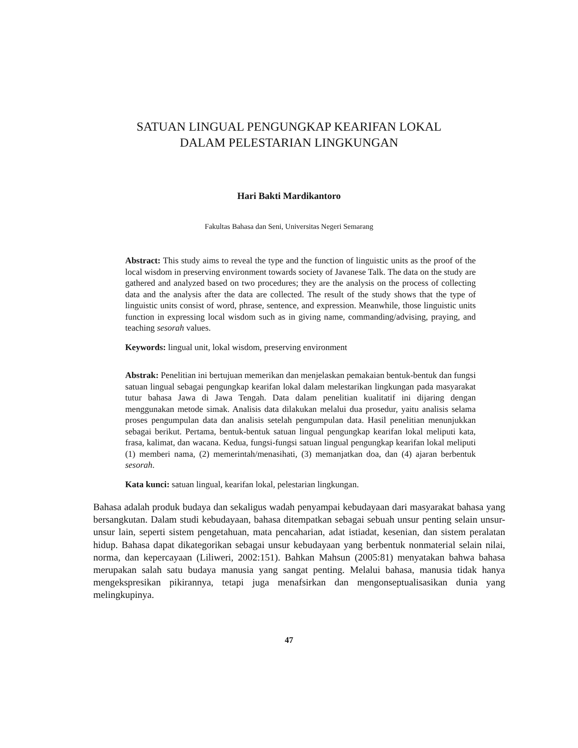SATUAN LINGUAL PENGUNGKAP KEARIFAN LOKAL
DALAM PELESTARIAN LINGKUNGAN
Hari Bakti Mardikantoro
Fakultas Bahasa dan Seni, Universitas Negeri Semarang
Abstract: This study aims to reveal the type and the function of linguistic units as the proof of the local wisdom in preserving environment towards society of Javanese Talk. The data on the study are gathered and analyzed based on two procedures; they are the analysis on the process of collecting data and the analysis after the data are collected. The result of the study shows that the type of linguistic units consist of word, phrase, sentence, and expression. Meanwhile, those linguistic units function in expressing local wisdom such as in giving name, commanding/advising, praying, and teaching sesorah values.
Keywords: lingual unit, lokal wisdom, preserving environment
Abstrak: Penelitian ini bertujuan memerikan dan menjelaskan pemakaian bentuk-bentuk dan fungsi satuan lingual sebagai pengungkap kearifan lokal dalam melestarikan lingkungan pada masyarakat tutur bahasa Jawa di Jawa Tengah. Data dalam penelitian kualitatif ini dijaring dengan menggunakan metode simak. Analisis data dilakukan melalui dua prosedur, yaitu analisis selama proses pengumpulan data dan analisis setelah pengumpulan data. Hasil penelitian menunjukkan sebagai berikut. Pertama, bentuk-bentuk satuan lingual pengungkap kearifan lokal meliputi kata, frasa, kalimat, dan wacana. Kedua, fungsi-fungsi satuan lingual pengungkap kearifan lokal meliputi (1) memberi nama, (2) memerintah/menasihati, (3) memanjatkan doa, dan (4) ajaran berbentuk sesorah.
Kata kunci: satuan lingual, kearifan lokal, pelestarian lingkungan.
Bahasa adalah produk budaya dan sekaligus wadah penyampai kebudayaan dari masyarakat bahasa yang bersangkutan. Dalam studi kebudayaan, bahasa ditempatkan sebagai sebuah unsur penting selain unsur-unsur lain, seperti sistem pengetahuan, mata pencaharian, adat istiadat, kesenian, dan sistem peralatan hidup. Bahasa dapat dikategorikan sebagai unsur kebudayaan yang berbentuk nonmaterial selain nilai, norma, dan kepercayaan (Liliweri, 2002:151). Bahkan Mahsun (2005:81) menyatakan bahwa bahasa merupakan salah satu budaya manusia yang sangat penting. Melalui bahasa, manusia tidak hanya mengekspresikan pikirannya, tetapi juga menafsirkan dan mengonseptualisasikan dunia yang melingkupinya.
47